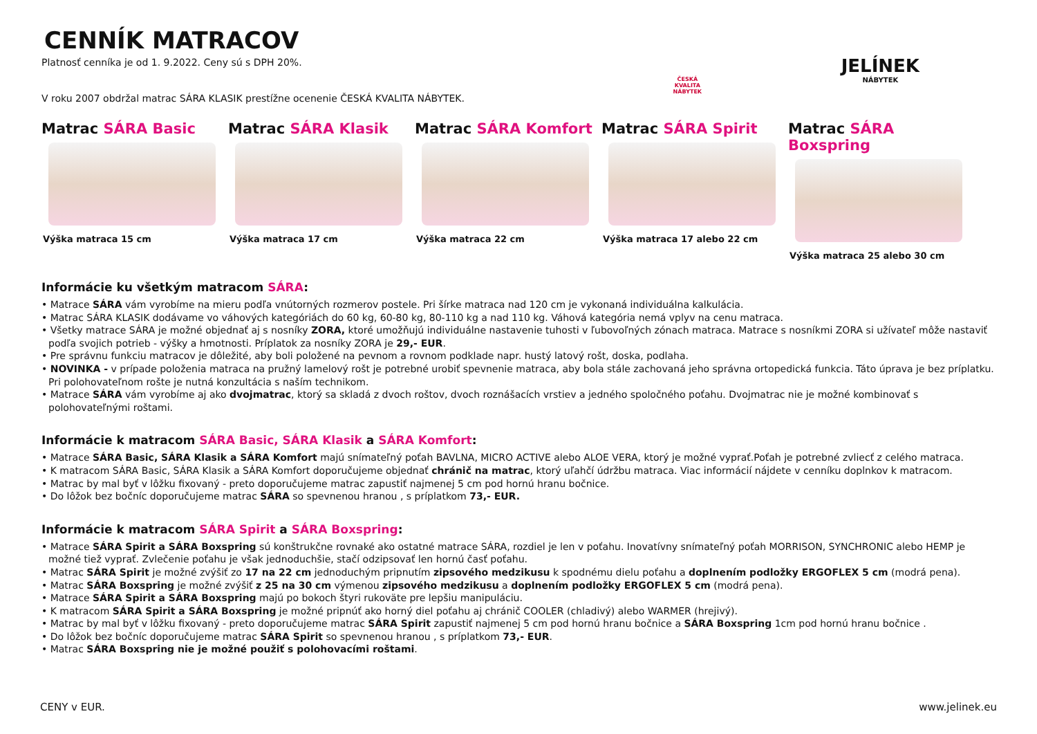CENNÍK MATRACOV
Platnosť cenníka je od 1. 9.2022. Ceny sú s DPH 20%.
V roku 2007 obdržal matrac SÁRA KLASIK prestížne ocenenie ČESKÁ KVALITA NÁBYTEK.
ČESKÁ
KVALITA
NÁBYTEK
JELÍNEK
NÁBYTEK
Matrac SÁRA Basic
Výška matraca 15 cm
Matrac SÁRA Klasik
Výška matraca 17 cm
Matrac SÁRA Komfort
Výška matraca 22 cm
Matrac SÁRA Spirit
Výška matraca 17 alebo 22 cm
Matrac SÁRA Boxspring
Výška matraca 25 alebo 30 cm
Informácie ku všetkým matracom SÁRA:
• Matrace SÁRA vám vyrobíme na mieru podľa vnútorných rozmerov postele. Pri šírke matraca nad 120 cm je vykonaná individuálna kalkulácia.
• Matrac SÁRA KLASIK dodávame vo váhových kategóriách do 60 kg, 60-80 kg, 80-110 kg a nad 110 kg. Váhová kategória nemá vplyv na cenu matraca.
• Všetky matrace SÁRA je možné objednať aj s nosníky ZORA, ktoré umožňujú individuálne nastavenie tuhosti v ľubovoľných zónach matraca. Matrace s nosníkmi ZORA si užívateľ môže nastaviť podľa svojich potrieb - výšky a hmotnosti. Príplatok za nosníky ZORA je 29,- EUR.
• Pre správnu funkciu matracov je dôležité, aby boli položené na pevnom a rovnom podklade napr. hustý latový rošt, doska, podlaha.
• NOVINKA - v prípade položenia matraca na pružný lamelový rošt je potrebné urobiť spevnenie matraca, aby bola stále zachovaná jeho správna ortopedická funkcia. Táto úprava je bez príplatku. Pri polohovateľnom rošte je nutná konzultácia s naším technikom.
• Matrace SÁRA vám vyrobíme aj ako dvojmatrac, ktorý sa skladá z dvoch roštov, dvoch roznášacích vrstiev a jedného spoločného poťahu. Dvojmatrac nie je možné kombinovať s polohovateľnými roštami.
Informácie k matracom SÁRA Basic, SÁRA Klasik a SÁRA Komfort:
• Matrace SÁRA Basic, SÁRA Klasik a SÁRA Komfort majú snímateľný poťah BAVLNA, MICRO ACTIVE alebo ALOE VERA, ktorý je možné vyprať.Poťah je potrebné zvliecť z celého matraca.
• K matracom SÁRA Basic, SÁRA Klasik a SÁRA Komfort doporučujeme objednať chránič na matrac, ktorý uľahčí údržbu matraca. Viac informácií nájdete v cenníku doplnkov k matracom.
• Matrac by mal byť v lôžku fixovaný - preto doporučujeme matrac zapustiť najmenej 5 cm pod hornú hranu bočnice.
• Do lôžok bez bočníc doporučujeme matrac SÁRA so spevnenou hranou , s príplatkom 73,- EUR.
Informácie k matracom SÁRA Spirit a SÁRA Boxspring:
• Matrace SÁRA Spirit a SÁRA Boxspring sú konštrukčne rovnaké ako ostatné matrace SÁRA, rozdiel je len v poťahu. Inovatívny snímateľný poťah MORRISON, SYNCHRONIC alebo HEMP je možné tiež vyprať. Zvlečenie poťahu je však jednoduchšie, stačí odzipsovať len hornú časť poťahu.
• Matrac SÁRA Spirit je možné zvýšiť zo 17 na 22 cm jednoduchým pripnutím zipsového medzikusu k spodnému dielu poťahu a doplnením podložky ERGOFLEX 5 cm (modrá pena).
• Matrac SÁRA Boxspring je možné zvýšiť z 25 na 30 cm výmenou zipsového medzikusu a doplnením podložky ERGOFLEX 5 cm (modrá pena).
• Matrace SÁRA Spirit a SÁRA Boxspring majú po bokoch štyri rukoväte pre lepšiu manipuláciu.
• K matracom SÁRA Spirit a SÁRA Boxspring je možné pripnúť ako horný diel poťahu aj chránič COOLER (chladivý) alebo WARMER (hrejivý).
• Matrac by mal byť v lôžku fixovaný - preto doporučujeme matrac SÁRA Spirit zapustiť najmenej 5 cm pod hornú hranu bočnice a SÁRA Boxspring 1cm pod hornú hranu bočnice .
• Do lôžok bez bočníc doporučujeme matrac SÁRA Spirit so spevnenou hranou , s príplatkom 73,- EUR.
• Matrac SÁRA Boxspring nie je možné použiť s polohovacími roštami.
CENY v EUR. www.jelinek.eu